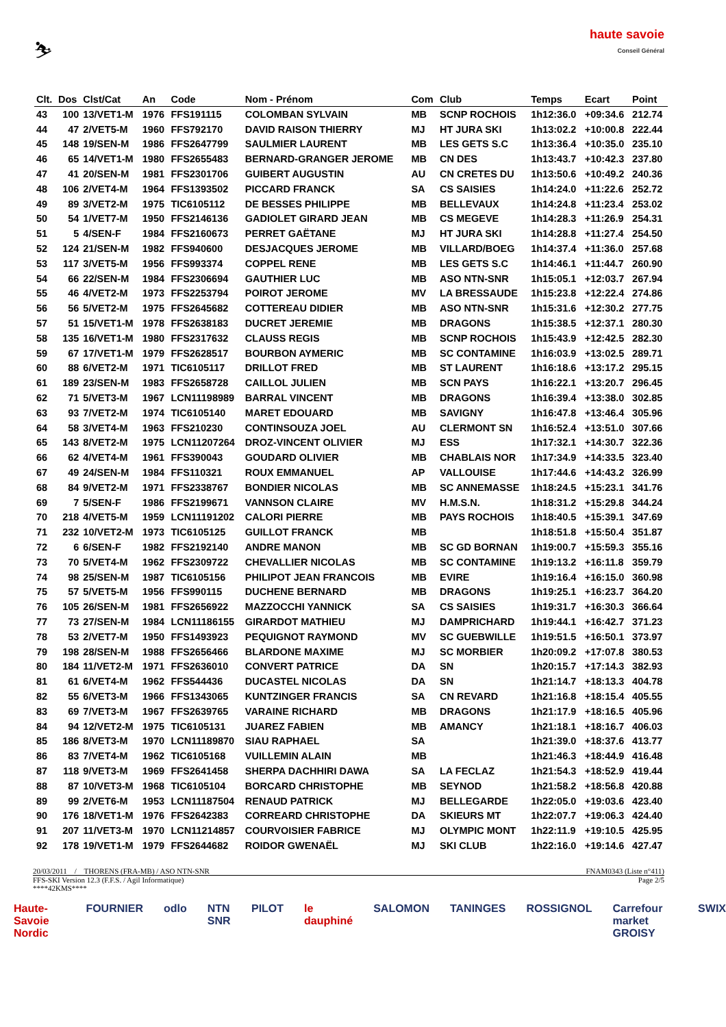⛷
haute savoie
Conseil Général
| Clt. | Dos | Clst/Cat | An | Code | Nom - Prénom | Com | Club | Temps | Ecart | Point |
| --- | --- | --- | --- | --- | --- | --- | --- | --- | --- | --- |
| 43 | 100 | 13/VET1-M | 1976 | FFS191115 | COLOMBAN SYLVAIN | MB | SCNP ROCHOIS | 1h12:36.0 | +09:34.6 | 212.74 |
| 44 | 47 | 2/VET5-M | 1960 | FFS792170 | DAVID RAISON THIERRY | MJ | HT JURA SKI | 1h13:02.2 | +10:00.8 | 222.44 |
| 45 | 148 | 19/SEN-M | 1986 | FFS2647799 | SAULMIER LAURENT | MB | LES GETS S.C | 1h13:36.4 | +10:35.0 | 235.10 |
| 46 | 65 | 14/VET1-M | 1980 | FFS2655483 | BERNARD-GRANGER JEROME | MB | CN DES | 1h13:43.7 | +10:42.3 | 237.80 |
| 47 | 41 | 20/SEN-M | 1981 | FFS2301706 | GUIBERT AUGUSTIN | AU | CN CRETES DU | 1h13:50.6 | +10:49.2 | 240.36 |
| 48 | 106 | 2/VET4-M | 1964 | FFS1393502 | PICCARD FRANCK | SA | CS SAISIES | 1h14:24.0 | +11:22.6 | 252.72 |
| 49 | 89 | 3/VET2-M | 1975 | TIC6105112 | DE BESSES PHILIPPE | MB | BELLEVAUX | 1h14:24.8 | +11:23.4 | 253.02 |
| 50 | 54 | 1/VET7-M | 1950 | FFS2146136 | GADIOLET GIRARD JEAN | MB | CS MEGEVE | 1h14:28.3 | +11:26.9 | 254.31 |
| 51 | 5 | 4/SEN-F | 1984 | FFS2160673 | PERRET GAËTANE | MJ | HT JURA SKI | 1h14:28.8 | +11:27.4 | 254.50 |
| 52 | 124 | 21/SEN-M | 1982 | FFS940600 | DESJACQUES JEROME | MB | VILLARD/BOEG | 1h14:37.4 | +11:36.0 | 257.68 |
| 53 | 117 | 3/VET5-M | 1956 | FFS993374 | COPPEL RENE | MB | LES GETS S.C | 1h14:46.1 | +11:44.7 | 260.90 |
| 54 | 66 | 22/SEN-M | 1984 | FFS2306694 | GAUTHIER LUC | MB | ASO NTN-SNR | 1h15:05.1 | +12:03.7 | 267.94 |
| 55 | 46 | 4/VET2-M | 1973 | FFS2253794 | POIROT JEROME | MV | LA BRESSAUDE | 1h15:23.8 | +12:22.4 | 274.86 |
| 56 | 56 | 5/VET2-M | 1975 | FFS2645682 | COTTEREAU DIDIER | MB | ASO NTN-SNR | 1h15:31.6 | +12:30.2 | 277.75 |
| 57 | 51 | 15/VET1-M | 1978 | FFS2638183 | DUCRET JEREMIE | MB | DRAGONS | 1h15:38.5 | +12:37.1 | 280.30 |
| 58 | 135 | 16/VET1-M | 1980 | FFS2317632 | CLAUSS REGIS | MB | SCNP ROCHOIS | 1h15:43.9 | +12:42.5 | 282.30 |
| 59 | 67 | 17/VET1-M | 1979 | FFS2628517 | BOURBON AYMERIC | MB | SC CONTAMINE | 1h16:03.9 | +13:02.5 | 289.71 |
| 60 | 88 | 6/VET2-M | 1971 | TIC6105117 | DRILLOT FRED | MB | ST LAURENT | 1h16:18.6 | +13:17.2 | 295.15 |
| 61 | 189 | 23/SEN-M | 1983 | FFS2658728 | CAILLOL JULIEN | MB | SCN PAYS | 1h16:22.1 | +13:20.7 | 296.45 |
| 62 | 71 | 5/VET3-M | 1967 | LCN11198989 | BARRAL VINCENT | MB | DRAGONS | 1h16:39.4 | +13:38.0 | 302.85 |
| 63 | 93 | 7/VET2-M | 1974 | TIC6105140 | MARET EDOUARD | MB | SAVIGNY | 1h16:47.8 | +13:46.4 | 305.96 |
| 64 | 58 | 3/VET4-M | 1963 | FFS210230 | CONTINSOUZA JOEL | AU | CLERMONT SN | 1h16:52.4 | +13:51.0 | 307.66 |
| 65 | 143 | 8/VET2-M | 1975 | LCN11207264 | DROZ-VINCENT OLIVIER | MJ | ESS | 1h17:32.1 | +14:30.7 | 322.36 |
| 66 | 62 | 4/VET4-M | 1961 | FFS390043 | GOUDARD OLIVIER | MB | CHABLAIS NOR | 1h17:34.9 | +14:33.5 | 323.40 |
| 67 | 49 | 24/SEN-M | 1984 | FFS110321 | ROUX EMMANUEL | AP | VALLOUISE | 1h17:44.6 | +14:43.2 | 326.99 |
| 68 | 84 | 9/VET2-M | 1971 | FFS2338767 | BONDIER NICOLAS | MB | SC ANNEMASSE | 1h18:24.5 | +15:23.1 | 341.76 |
| 69 | 7 | 5/SEN-F | 1986 | FFS2199671 | VANNSON CLAIRE | MV | H.M.S.N. | 1h18:31.2 | +15:29.8 | 344.24 |
| 70 | 218 | 4/VET5-M | 1959 | LCN11191202 | CALORI PIERRE | MB | PAYS ROCHOIS | 1h18:40.5 | +15:39.1 | 347.69 |
| 71 | 232 | 10/VET2-M | 1973 | TIC6105125 | GUILLOT FRANCK | MB | | 1h18:51.8 | +15:50.4 | 351.87 |
| 72 | 6 | 6/SEN-F | 1982 | FFS2192140 | ANDRE MANON | MB | SC GD BORNAN | 1h19:00.7 | +15:59.3 | 355.16 |
| 73 | 70 | 5/VET4-M | 1962 | FFS2309722 | CHEVALLIER NICOLAS | MB | SC CONTAMINE | 1h19:13.2 | +16:11.8 | 359.79 |
| 74 | 98 | 25/SEN-M | 1987 | TIC6105156 | PHILIPOT JEAN FRANCOIS | MB | EVIRE | 1h19:16.4 | +16:15.0 | 360.98 |
| 75 | 57 | 5/VET5-M | 1956 | FFS990115 | DUCHENE BERNARD | MB | DRAGONS | 1h19:25.1 | +16:23.7 | 364.20 |
| 76 | 105 | 26/SEN-M | 1981 | FFS2656922 | MAZZOCCHI YANNICK | SA | CS SAISIES | 1h19:31.7 | +16:30.3 | 366.64 |
| 77 | 73 | 27/SEN-M | 1984 | LCN11186155 | GIRARDOT MATHIEU | MJ | DAMPRICHARD | 1h19:44.1 | +16:42.7 | 371.23 |
| 78 | 53 | 2/VET7-M | 1950 | FFS1493923 | PEQUIGNOT RAYMOND | MV | SC GUEBWILLE | 1h19:51.5 | +16:50.1 | 373.97 |
| 79 | 198 | 28/SEN-M | 1988 | FFS2656466 | BLARDONE MAXIME | MJ | SC MORBIER | 1h20:09.2 | +17:07.8 | 380.53 |
| 80 | 184 | 11/VET2-M | 1971 | FFS2636010 | CONVERT PATRICE | DA | SN | 1h20:15.7 | +17:14.3 | 382.93 |
| 81 | 61 | 6/VET4-M | 1962 | FFS544436 | DUCASTEL NICOLAS | DA | SN | 1h21:14.7 | +18:13.3 | 404.78 |
| 82 | 55 | 6/VET3-M | 1966 | FFS1343065 | KUNTZINGER FRANCIS | SA | CN REVARD | 1h21:16.8 | +18:15.4 | 405.55 |
| 83 | 69 | 7/VET3-M | 1967 | FFS2639765 | VARAINE RICHARD | MB | DRAGONS | 1h21:17.9 | +18:16.5 | 405.96 |
| 84 | 94 | 12/VET2-M | 1975 | TIC6105131 | JUAREZ FABIEN | MB | AMANCY | 1h21:18.1 | +18:16.7 | 406.03 |
| 85 | 186 | 8/VET3-M | 1970 | LCN11189870 | SIAU RAPHAEL | SA | | 1h21:39.0 | +18:37.6 | 413.77 |
| 86 | 83 | 7/VET4-M | 1962 | TIC6105168 | VUILLEMIN ALAIN | MB | | 1h21:46.3 | +18:44.9 | 416.48 |
| 87 | 118 | 9/VET3-M | 1969 | FFS2641458 | SHERPA DACHHIRI DAWA | SA | LA FECLAZ | 1h21:54.3 | +18:52.9 | 419.44 |
| 88 | 87 | 10/VET3-M | 1968 | TIC6105104 | BORCARD CHRISTOPHE | MB | SEYNOD | 1h21:58.2 | +18:56.8 | 420.88 |
| 89 | 99 | 2/VET6-M | 1953 | LCN11187504 | RENAUD PATRICK | MJ | BELLEGARDE | 1h22:05.0 | +19:03.6 | 423.40 |
| 90 | 176 | 18/VET1-M | 1976 | FFS2642383 | CORREARD CHRISTOPHE | DA | SKIEURS MT | 1h22:07.7 | +19:06.3 | 424.40 |
| 91 | 207 | 11/VET3-M | 1970 | LCN11214857 | COURVOISIER FABRICE | MJ | OLYMPIC MONT | 1h22:11.9 | +19:10.5 | 425.95 |
| 92 | 178 | 19/VET1-M | 1979 | FFS2644682 | ROIDOR GWENAËL | MJ | SKI CLUB | 1h22:16.0 | +19:14.6 | 427.47 |
20/03/2011 / THORENS (FRA-MB) / ASO NTN-SNR FNAM0343 (Liste n°411)
FFS-SKI Version 12.3 (F.F.S. / Agil Informatique) Page 2/5
****42KMS****
Haute-Savoie Nordic FOURNIER odlo NTN SNR PILOT le dauphiné SALOMON TANINGES ROSSIGNOL Carrefour market GROISY SWIX